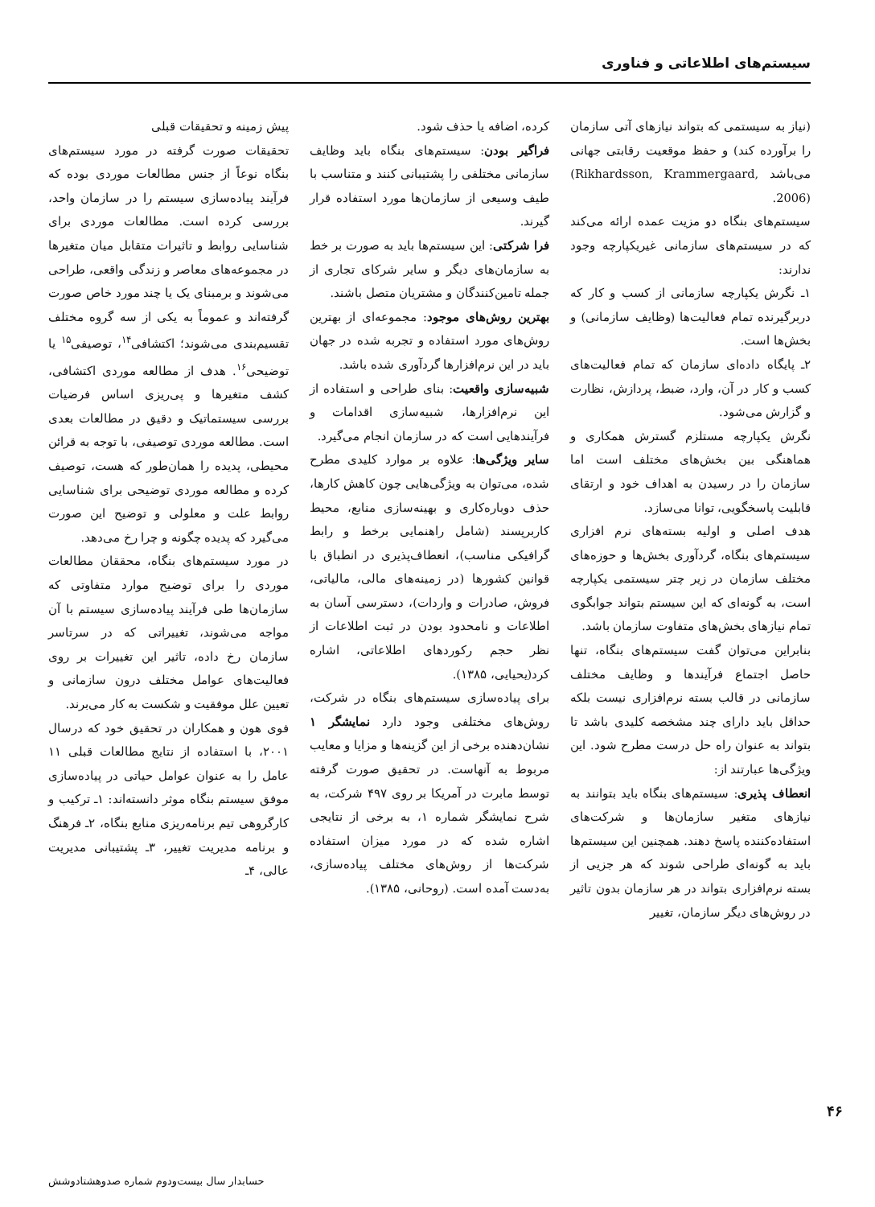سیستم‌های اطلاعاتی و فناوری
(نیاز به سیستمی که بتواند نیازهای آتی سازمان را برآورده کند) و حفظ موقعیت رقابتی جهانی می‌باشد (Rikhardsson, Krammergaard, 2006).
سیستم‌های بنگاه دو مزیت عمده ارائه می‌کند که در سیستم‌های سازمانی غیریکپارچه وجود ندارند:
۱ـ نگرش یکپارچه سازمانی از کسب و کار که دربرگیرنده تمام فعالیت‌ها (وظایف سازمانی) و بخش‌ها است.
۲ـ پایگاه داده‌ای سازمان که تمام فعالیت‌های کسب و کار در آن، وارد، ضبط، پردازش، نظارت و گزارش می‌شود.
نگرش یکپارچه مستلزم گسترش همکاری و هماهنگی بین بخش‌های مختلف است اما سازمان را در رسیدن به اهداف خود و ارتقای قابلیت پاسخگویی، توانا می‌سازد.
هدف اصلی و اولیه بسته‌های نرم افزاری سیستم‌های بنگاه، گردآوری بخش‌ها و حوزه‌های مختلف سازمان در زیر چتر سیستمی یکپارچه است، به گونه‌ای که این سیستم بتواند جوابگوی تمام نیازهای بخش‌های متفاوت سازمان باشد.
بنابراین می‌توان گفت سیستم‌های بنگاه، تنها حاصل اجتماع فرآیندها و وظایف مختلف سازمانی در قالب بسته نرم‌افزاری نیست بلکه حداقل باید دارای چند مشخصه کلیدی باشد تا بتواند به عنوان راه حل درست مطرح شود. این ویژگی‌ها عبارتند از:
انعطاف پذیری: سیستم‌های بنگاه باید بتوانند به نیازهای متغیر سازمان‌ها و شرکت‌های استفاده‌کننده پاسخ دهند. همچنین این سیستم‌ها باید به گونه‌ای طراحی شوند که هر جزیی از بسته نرم‌افزاری بتواند در هر سازمان بدون تاثیر در روش‌های دیگر سازمان، تغییر
کرده، اضافه یا حذف شود.
فراگیر بودن: سیستم‌های بنگاه باید وظایف سازمانی مختلفی را پشتیبانی کنند و متناسب با طیف وسیعی از سازمان‌ها مورد استفاده قرار گیرند.
فرا شرکتی: این سیستم‌ها باید به صورت بر خط به سازمان‌های دیگر و سایر شرکای تجاری از جمله تامین‌کنندگان و مشتریان متصل باشند.
بهترین روش‌های موجود: مجموعه‌ای از بهترین روش‌های مورد استفاده و تجربه شده در جهان باید در این نرم‌افزارها گردآوری شده باشد.
شبیه‌سازی واقعیت: بنای طراحی و استفاده از این نرم‌افزارها، شبیه‌سازی اقدامات و فرآیندهایی است که در سازمان انجام می‌گیرد.
سایر ویژگی‌ها: علاوه بر موارد کلیدی مطرح شده، می‌توان به ویژگی‌هایی چون کاهش کارها، حذف دوباره‌کاری و بهینه‌سازی منابع، محیط کاربرپسند (شامل راهنمایی برخط و رابط گرافیکی مناسب)، انعطاف‌پذیری در انطباق با قوانین کشورها (در زمینه‌های مالی، مالیاتی، فروش، صادرات و واردات)، دسترسی آسان به اطلاعات و نامحدود بودن در ثبت اطلاعات از نظر حجم رکوردهای اطلاعاتی، اشاره کرد(یحیایی، ۱۳۸۵).
برای پیاده‌سازی سیستم‌های بنگاه در شرکت، روش‌های مختلفی وجود دارد نمایشگر ۱ نشان‌دهنده برخی از این گزینه‌ها و مزایا و معایب مربوط به آنهاست. در تحقیق صورت گرفته توسط مابرت در آمریکا بر روی ۴۹۷ شرکت، به شرح نمایشگر شماره ۱، به برخی از نتایجی اشاره شده که در مورد میزان استفاده شرکت‌ها از روش‌های مختلف پیاده‌سازی، به‌دست آمده است. (روحانی، ۱۳۸۵).
پیش زمینه و تحقیقات قبلی
تحقیقات صورت گرفته در مورد سیستم‌های بنگاه نوعاً از جنس مطالعات موردی بوده که فرآیند پیاده‌سازی سیستم را در سازمان واحد، بررسی کرده است. مطالعات موردی برای شناسایی روابط و تاثیرات متقابل میان متغیرها در مجموعه‌های معاصر و زندگی واقعی، طراحی می‌شوند و برمبنای یک یا چند مورد خاص صورت گرفته‌اند و عموماً به یکی از سه گروه مختلف تقسیم‌بندی می‌شوند؛ اکتشافی<sup>۱۴</sup>، توصیفی<sup>۱۵</sup> یا توضیحی<sup>۱۶</sup>. هدف از مطالعه موردی اکتشافی، کشف متغیرها و پی‌ریزی اساس فرضیات بررسی سیستماتیک و دقیق در مطالعات بعدی است. مطالعه موردی توصیفی، با توجه به قرائن محیطی، پدیده را همان‌طور که هست، توصیف کرده و مطالعه موردی توضیحی برای شناسایی روابط علت و معلولی و توضیح این صورت می‌گیرد که پدیده چگونه و چرا رخ می‌دهد.
در مورد سیستم‌های بنگاه، محققان مطالعات موردی را برای توضیح موارد متفاوتی که سازمان‌ها طی فرآیند پیاده‌سازی سیستم با آن مواجه می‌شوند، تغییراتی که در سرتاسر سازمان رخ داده، تاثیر این تغییرات بر روی فعالیت‌های عوامل مختلف درون سازمانی و تعیین علل موفقیت و شکست به کار می‌برند.
فوی هون و همکاران در تحقیق خود که درسال ۲۰۰۱، با استفاده از نتایج مطالعات قبلی ۱۱ عامل را به عنوان عوامل حیاتی در پیاده‌سازی موفق سیستم بنگاه موثر دانسته‌اند: ۱ـ ترکیب و کارگروهی تیم برنامه‌ریزی منابع بنگاه، ۲ـ فرهنگ و برنامه مدیریت تغییر، ۳ـ پشتیبانی مدیریت عالی، ۴ـ
۴۶
حسابدار سال بیست‌ودوم شماره صدوهشتادوشش